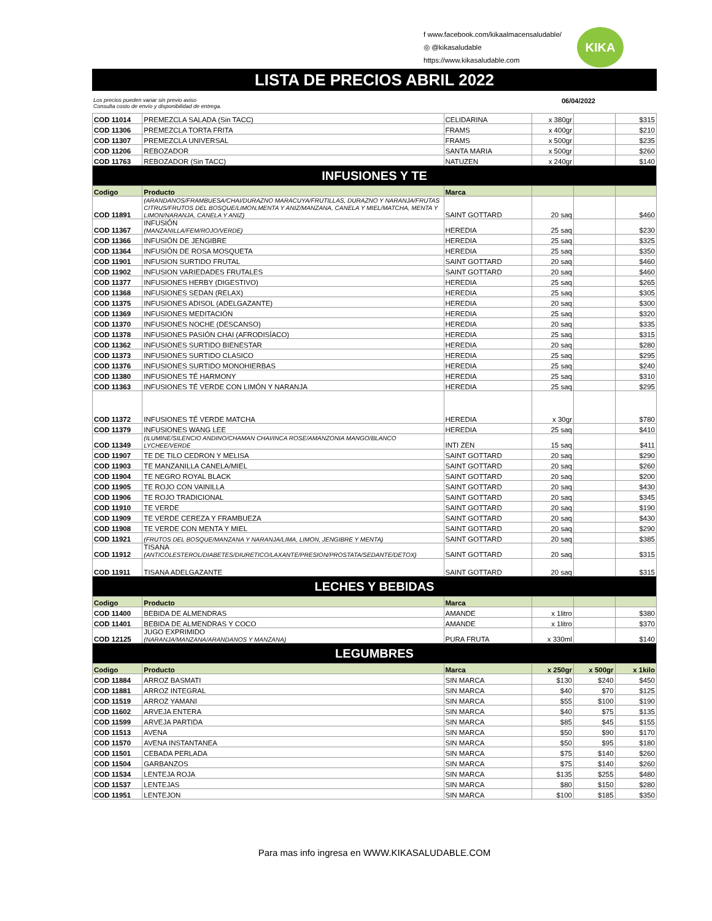f www.facebook.com/kikaalmacensaludable/
◎ @kikasaludable
https://www.kikasaludable.com
KIKA
LISTA DE PRECIOS ABRIL 2022
Los precios pueden variar sin previo aviso
Consulta costo de envío y disponibilidad de entrega. 06/04/2022
| COD 11014 | PREMEZCLA SALADA (Sin TACC) | CELIDARINA | x 380gr | | $315 |
| COD 11306 | PREMEZCLA TORTA FRITA | FRAMS | x 400gr | | $210 |
| COD 11307 | PREMEZCLA UNIVERSAL | FRAMS | x 500gr | | $235 |
| COD 11206 | REBOZADOR | SANTA MARIA | x 500gr | | $260 |
| COD 11763 | REBOZADOR (Sin TACC) | NATUZEN | x 240gr | | $140 |
| INFUSIONES Y TE | | | | | |
| Codigo | Producto | Marca | | | |
| COD 11891 | (ARANDANOS/FRAMBUESA/CHAI/DURAZNO MARACUYA/FRUTILLAS, DURAZNO Y NARANJA/FRUTAS CITRUS/FRUTOS DEL BOSQUE/LIMON,MENTA Y ANIZ/MANZANA, CANELA Y MIEL/MATCHA, MENTA Y LIMON/NARANJA, CANELA Y ANIZ) | SAINT GOTTARD | 20 saq | | $460 |
| COD 11367 | INFUSIÓN (MANZANILLA/FEM/ROJO/VERDE) | HEREDIA | 25 saq | | $230 |
| COD 11366 | INFUSIÓN DE JENGIBRE | HEREDIA | 25 saq | | $325 |
| COD 11364 | INFUSIÓN DE ROSA MOSQUETA | HEREDIA | 25 saq | | $350 |
| COD 11901 | INFUSION SURTIDO FRUTAL | SAINT GOTTARD | 20 saq | | $460 |
| COD 11902 | INFUSION VARIEDADES FRUTALES | SAINT GOTTARD | 20 saq | | $460 |
| COD 11377 | INFUSIONES HERBY (DIGESTIVO) | HEREDIA | 25 saq | | $265 |
| COD 11368 | INFUSIONES SEDAN (RELAX) | HEREDIA | 25 saq | | $305 |
| COD 11375 | INFUSIONES ADISOL (ADELGAZANTE) | HEREDIA | 20 saq | | $300 |
| COD 11369 | INFUSIONES MEDITACIÓN | HEREDIA | 25 saq | | $320 |
| COD 11370 | INFUSIONES NOCHE (DESCANSO) | HEREDIA | 20 saq | | $335 |
| COD 11378 | INFUSIONES PASIÓN CHAI (AFRODISÍACO) | HEREDIA | 25 saq | | $315 |
| COD 11362 | INFUSIONES SURTIDO BIENESTAR | HEREDIA | 20 saq | | $280 |
| COD 11373 | INFUSIONES SURTIDO CLASICO | HEREDIA | 25 saq | | $295 |
| COD 11376 | INFUSIONES SURTIDO MONOHIERBAS | HEREDIA | 25 saq | | $240 |
| COD 11380 | INFUSIONES TÉ HARMONY | HEREDIA | 25 saq | | $310 |
| COD 11363 | INFUSIONES TÉ VERDE CON LIMÓN Y NARANJA | HEREDIA | 25 saq | | $295 |
| COD 11372 | INFUSIONES TÉ VERDE MATCHA | HEREDIA | x 30gr | | $780 |
| COD 11379 | INFUSIONES WANG LEE | HEREDIA | 25 saq | | $410 |
| COD 11349 | (ILUMINE/SILENCIO ANDINO/CHAMAN CHAI/INCA ROSE/AMANZONIA MANGO/BLANCO LYCHEE/VERDE | INTI ZEN | 15 saq | | $411 |
| COD 11907 | TE DE TILO CEDRON Y MELISA | SAINT GOTTARD | 20 saq | | $290 |
| COD 11903 | TE MANZANILLA CANELA/MIEL | SAINT GOTTARD | 20 saq | | $260 |
| COD 11904 | TE NEGRO ROYAL BLACK | SAINT GOTTARD | 20 saq | | $200 |
| COD 11905 | TE ROJO CON VAINILLA | SAINT GOTTARD | 20 saq | | $430 |
| COD 11906 | TE ROJO TRADICIONAL | SAINT GOTTARD | 20 saq | | $345 |
| COD 11910 | TE VERDE | SAINT GOTTARD | 20 saq | | $190 |
| COD 11909 | TE VERDE CEREZA Y FRAMBUEZA | SAINT GOTTARD | 20 saq | | $430 |
| COD 11908 | TE VERDE CON MENTA Y MIEL | SAINT GOTTARD | 20 saq | | $290 |
| COD 11921 | (FRUTOS DEL BOSQUE/MANZANA Y NARANJA/LIMA, LIMON, JENGIBRE Y MENTA) | SAINT GOTTARD | 20 saq | | $385 |
| COD 11912 | TISANA (ANTICOLESTEROL/DIABETES/DIURETICO/LAXANTE/PRESION/PROSTATA/SEDANTE/DETOX) | SAINT GOTTARD | 20 saq | | $315 |
| COD 11911 | TISANA ADELGAZANTE | SAINT GOTTARD | 20 saq | | $315 |
| LECHES Y BEBIDAS | | | | | |
| Codigo | Producto | Marca | | | |
| COD 11400 | BEBIDA DE ALMENDRAS | AMANDE | x 1litro | | $380 |
| COD 11401 | BEBIDA DE ALMENDRAS Y COCO | AMANDE | x 1litro | | $370 |
| COD 12125 | JUGO EXPRIMIDO (NARANJA/MANZANA/ARANDANOS Y MANZANA) | PURA FRUTA | x 330ml | | $140 |
| LEGUMBRES | | | | | |
| Codigo | Producto | Marca | x 250gr | x 500gr | x 1kilo |
| COD 11884 | ARROZ BASMATI | SIN MARCA | $130 | $240 | $450 |
| COD 11881 | ARROZ INTEGRAL | SIN MARCA | $40 | $70 | $125 |
| COD 11519 | ARROZ YAMANI | SIN MARCA | $55 | $100 | $190 |
| COD 11602 | ARVEJA ENTERA | SIN MARCA | $40 | $75 | $135 |
| COD 11599 | ARVEJA PARTIDA | SIN MARCA | $85 | $45 | $155 |
| COD 11513 | AVENA | SIN MARCA | $50 | $90 | $170 |
| COD 11570 | AVENA INSTANTANEA | SIN MARCA | $50 | $95 | $180 |
| COD 11501 | CEBADA PERLADA | SIN MARCA | $75 | $140 | $260 |
| COD 11504 | GARBANZOS | SIN MARCA | $75 | $140 | $260 |
| COD 11534 | LENTEJA ROJA | SIN MARCA | $135 | $255 | $480 |
| COD 11537 | LENTEJAS | SIN MARCA | $80 | $150 | $280 |
| COD 11951 | LENTEJON | SIN MARCA | $100 | $185 | $350 |
Para mas info ingresa en WWW.KIKASALUDABLE.COM